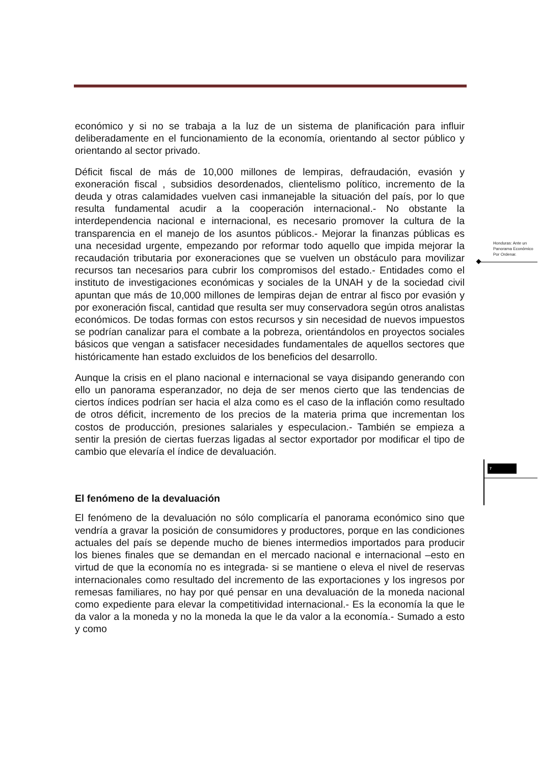Honduras: Ante un Panorama Económico Por Ordenar.
7
económico y si no se trabaja a la luz de un sistema de planificación para influir deliberadamente en el funcionamiento de la economía, orientando al sector público y orientando al sector privado.
Déficit fiscal de más de 10,000 millones de lempiras, defraudación, evasión y exoneración fiscal , subsidios desordenados, clientelismo político, incremento de la deuda y otras calamidades vuelven casi inmanejable la situación del país, por lo que resulta fundamental acudir a la cooperación internacional.- No obstante la interdependencia nacional e internacional, es necesario promover la cultura de la transparencia en el manejo de los asuntos públicos.- Mejorar la finanzas públicas es una necesidad urgente, empezando por reformar todo aquello que impida mejorar la recaudación tributaria por exoneraciones que se vuelven un obstáculo para movilizar recursos tan necesarios para cubrir los compromisos del estado.- Entidades como el instituto de investigaciones económicas y sociales de la UNAH y de la sociedad civil apuntan que más de 10,000 millones de lempiras dejan de entrar al fisco por evasión y por exoneración fiscal, cantidad que resulta ser muy conservadora según otros analistas económicos. De todas formas con estos recursos y sin necesidad de nuevos impuestos se podrían canalizar para el combate a la pobreza, orientándolos en proyectos sociales básicos que vengan a satisfacer necesidades fundamentales de aquellos sectores que históricamente han estado excluidos de los beneficios del desarrollo.
Aunque la crisis en el plano nacional e internacional se vaya disipando generando con ello un panorama esperanzador, no deja de ser menos cierto que las tendencias de ciertos índices podrían ser hacia el alza como es el caso de la inflación como resultado de otros déficit, incremento de los precios de la materia prima que incrementan los costos de producción, presiones salariales y especulacion.- También se empieza a sentir la presión de ciertas fuerzas ligadas al sector exportador por modificar el tipo de cambio que elevaría el índice de devaluación.
El fenómeno de la devaluación
El fenómeno de la devaluación no sólo complicaría el panorama económico sino que vendría a gravar la posición de consumidores y productores, porque en las condiciones actuales del país se depende mucho de bienes intermedios importados para producir los bienes finales que se demandan en el mercado nacional e internacional –esto en virtud de que la economía no es integrada- si se mantiene o eleva el nivel de reservas internacionales como resultado del incremento de las exportaciones y los ingresos por remesas familiares, no hay por qué pensar en una devaluación de la moneda nacional como expediente para elevar la competitividad internacional.- Es la economía la que le da valor a la moneda y no la moneda la que le da valor a la economía.- Sumado a esto y como